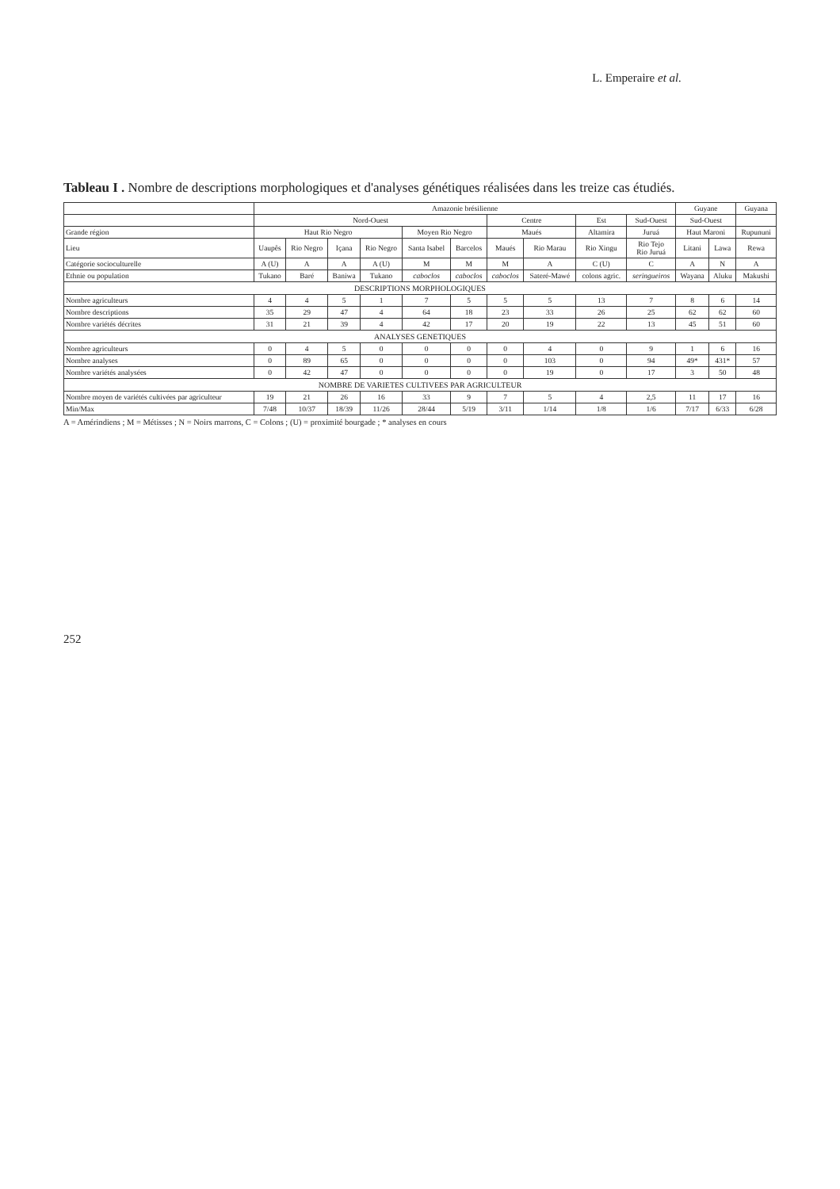L. Emperaire et al.
Tableau I . Nombre de descriptions morphologiques et d'analyses génétiques réalisées dans les treize cas étudiés.
| | Amazonie brésilienne | | | | | | | | | | Guyane | | Guyana |
| --- | --- | --- | --- | --- | --- | --- | --- | --- | --- | --- | --- | --- | --- |
| | Nord-Ouest | | | | | | Centre | | Est | Sud-Ouest | Sud-Ouest | | |
| Grande région | Haut Rio Negro | | | | Moyen Rio Negro | | Maués | | Altamira | Juruá | Haut Maroni | | Rupununi |
| Lieu | Uaupês | Rio Negro | Içana | Rio Negro | Santa Isabel | Barcelos | Maués | Rio Marau | Rio Xingu | Rio Tejo Rio Juruá | Litani | Lawa | Rewa |
| Catégorie socioculturelle | A (U) | A | A | A (U) | M | M | M | A | C (U) | C | A | N | A |
| Ethnie ou population | Tukano | Baré | Baniwa | Tukano | caboclos | caboclos | caboclos | Sateré-Mawé | colons agric. | seringueiros | Wayana | Aluku | Makushi |
| DESCRIPTIONS MORPHOLOGIQUES | | | | | | | | | | | | | |
| Nombre agriculteurs | 4 | 4 | 5 | 1 | 7 | 5 | 5 | 5 | 13 | 7 | 8 | 6 | 14 |
| Nombre descriptions | 35 | 29 | 47 | 4 | 64 | 18 | 23 | 33 | 26 | 25 | 62 | 62 | 60 |
| Nombre variétés décrites | 31 | 21 | 39 | 4 | 42 | 17 | 20 | 19 | 22 | 13 | 45 | 51 | 60 |
| ANALYSES GENETIQUES | | | | | | | | | | | | | |
| Nombre agriculteurs | 0 | 4 | 5 | 0 | 0 | 0 | 0 | 4 | 0 | 9 | 1 | 6 | 16 |
| Nombre analyses | 0 | 89 | 65 | 0 | 0 | 0 | 0 | 103 | 0 | 94 | 49* | 431* | 57 |
| Nombre variétés analysées | 0 | 42 | 47 | 0 | 0 | 0 | 0 | 19 | 0 | 17 | 3 | 50 | 48 |
| NOMBRE DE VARIETES CULTIVEES PAR AGRICULTEUR | | | | | | | | | | | | | |
| Nombre moyen de variétés cultivées par agriculteur | 19 | 21 | 26 | 16 | 33 | 9 | 7 | 5 | 4 | 2,5 | 11 | 17 | 16 |
| Min/Max | 7/48 | 10/37 | 18/39 | 11/26 | 28/44 | 5/19 | 3/11 | 1/14 | 1/8 | 1/6 | 7/17 | 6/33 | 6/28 |
A = Amérindiens ; M = Métisses ; N = Noirs marrons, C = Colons ; (U) = proximité bourgade ; * analyses en cours
252